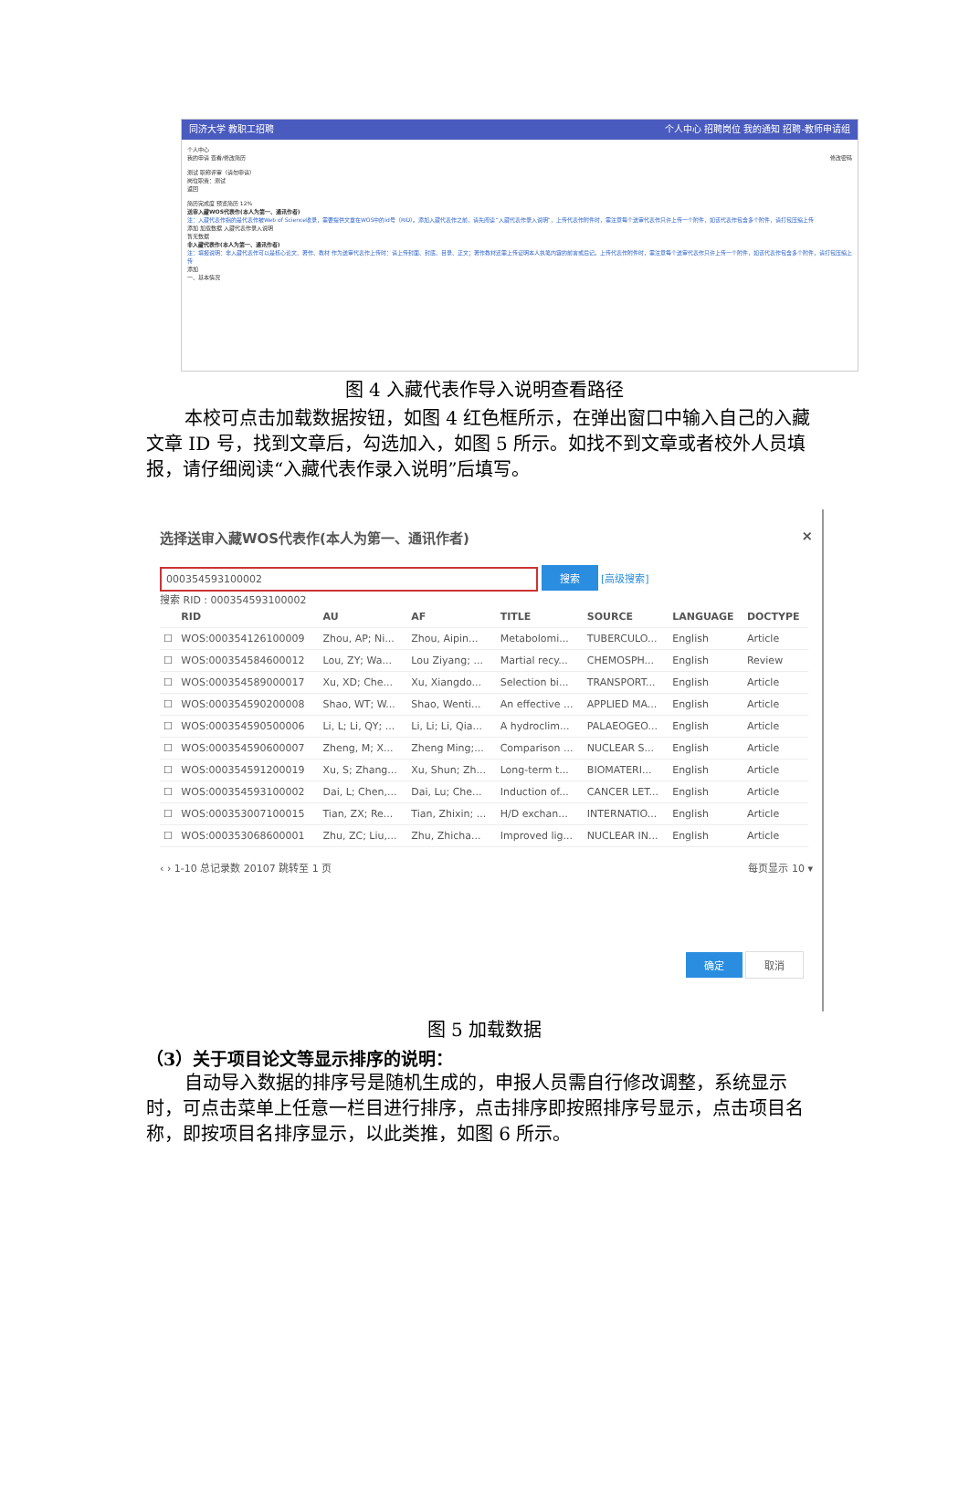同济大学 教职工招聘 个人中心 招聘岗位 我的通知 招聘-教师申请组
个人中心
我的申请 查看/修改简历 修改密码
测试 职称评审（请勿申请）
岗位职责：测试
返回
简历完成度 预览简历 12%
送审入藏WOS代表作(本人为第一、通讯作者)
注：入藏代表作指的是代表作被Web of Science收录，需要提供文章在WOS中的id号（RID）。添加入藏代表作之前，请先阅读“入藏代表作录入说明”，上传代表作附件时，需注意每个送审代表作只许上传一个附件，如该代表作包含多个附件，请打包压缩上传
添加 加载数据 入藏代表作录入说明
暂无数据
非入藏代表作(本人为第一、通讯作者)
注：填报说明：非入藏代表作可以是核心论文、著作、教材 作为送审代表作上传时：请上传封面、封底、目录、正文；著作教材还需上传证明本人执笔内容的前言或后记。上传代表作附件时，需注意每个送审代表作只许上传一个附件，如该代表作包含多个附件，请打包压缩上传
添加
一、基本情况
图 4 入藏代表作导入说明查看路径
本校可点击加载数据按钮，如图 4 红色框所示，在弹出窗口中输入自己的入藏文章 ID 号，找到文章后，勾选加入，如图 5 所示。如找不到文章或者校外人员填报，请仔细阅读“入藏代表作录入说明”后填写。
选择送审入藏WOS代表作(本人为第一、通讯作者) ×
000354593100002 搜索 [高级搜索]
搜索 RID : 000354593100002
| | RID | AU | AF | TITLE | SOURCE | LANGUAGE | DOCTYPE |
| --- | --- | --- | --- | --- | --- | --- | --- |
| ☐ | WOS:000354126100009 | Zhou, AP; Ni... | Zhou, Aipin... | Metabolomi... | TUBERCULO... | English | Article |
| ☐ | WOS:000354584600012 | Lou, ZY; Wa... | Lou Ziyang; ... | Martial recy... | CHEMOSPH... | English | Review |
| ☐ | WOS:000354589000017 | Xu, XD; Che... | Xu, Xiangdo... | Selection bi... | TRANSPORT... | English | Article |
| ☐ | WOS:000354590200008 | Shao, WT; W... | Shao, Wenti... | An effective ... | APPLIED MA... | English | Article |
| ☐ | WOS:000354590500006 | Li, L; Li, QY; ... | Li, Li; Li, Qia... | A hydroclim... | PALAEOGEO... | English | Article |
| ☐ | WOS:000354590600007 | Zheng, M; X... | Zheng Ming;... | Comparison ... | NUCLEAR S... | English | Article |
| ☐ | WOS:000354591200019 | Xu, S; Zhang... | Xu, Shun; Zh... | Long-term t... | BIOMATERI... | English | Article |
| ☐ | WOS:000354593100002 | Dai, L; Chen,... | Dai, Lu; Che... | Induction of... | CANCER LET... | English | Article |
| ☐ | WOS:000353007100015 | Tian, ZX; Re... | Tian, Zhixin; ... | H/D exchan... | INTERNATIO... | English | Article |
| ☐ | WOS:000353068600001 | Zhu, ZC; Liu,... | Zhu, Zhicha... | Improved lig... | NUCLEAR IN... | English | Article |
‹ › 1-10 总记录数 20107 跳转至 1 页 每页显示 10 ▾
确定 取消
图 5 加载数据
（3）关于项目论文等显示排序的说明：
自动导入数据的排序号是随机生成的，申报人员需自行修改调整，系统显示时，可点击菜单上任意一栏目进行排序，点击排序即按照排序号显示，点击项目名称，即按项目名排序显示，以此类推，如图 6 所示。